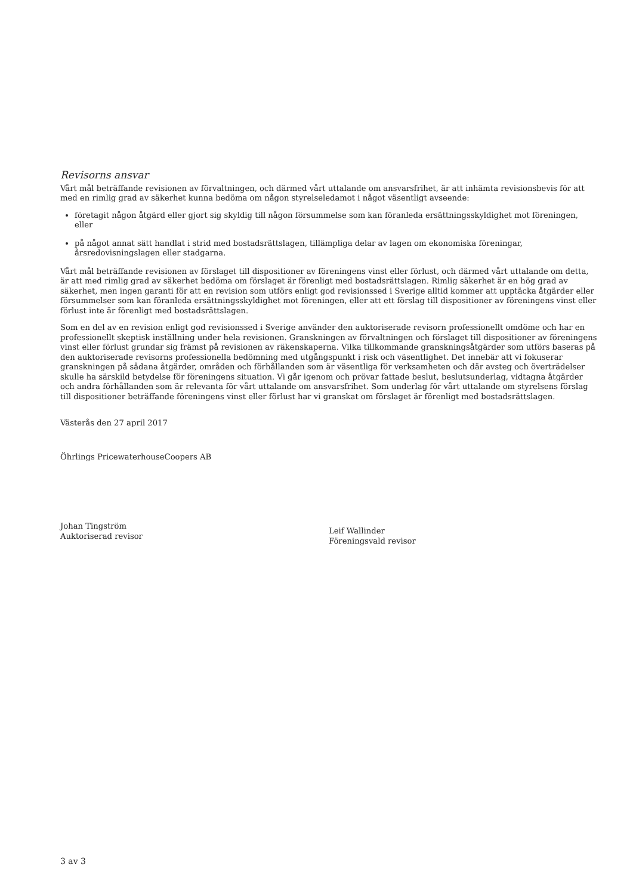Revisorns ansvar
Vårt mål beträffande revisionen av förvaltningen, och därmed vårt uttalande om ansvarsfrihet, är att inhämta revisionsbevis för att med en rimlig grad av säkerhet kunna bedöma om någon styrelseledamot i något väsentligt avseende:
företagit någon åtgärd eller gjort sig skyldig till någon försummelse som kan föranleda ersättningsskyldighet mot föreningen, eller
på något annat sätt handlat i strid med bostadsrättslagen, tillämpliga delar av lagen om ekonomiska föreningar, årsredovisningslagen eller stadgarna.
Vårt mål beträffande revisionen av förslaget till dispositioner av föreningens vinst eller förlust, och därmed vårt uttalande om detta, är att med rimlig grad av säkerhet bedöma om förslaget är förenligt med bostadsrättslagen. Rimlig säkerhet är en hög grad av säkerhet, men ingen garanti för att en revision som utförs enligt god revisionssed i Sverige alltid kommer att upptäcka åtgärder eller försummelser som kan föranleda ersättningsskyldighet mot föreningen, eller att ett förslag till dispositioner av föreningens vinst eller förlust inte är förenligt med bostadsrättslagen.
Som en del av en revision enligt god revisionssed i Sverige använder den auktoriserade revisorn professionellt omdöme och har en professionellt skeptisk inställning under hela revisionen. Granskningen av förvaltningen och förslaget till dispositioner av föreningens vinst eller förlust grundar sig främst på revisionen av räkenskaperna. Vilka tillkommande granskningsåtgärder som utförs baseras på den auktoriserade revisorns professionella bedömning med utgångspunkt i risk och väsentlighet. Det innebär att vi fokuserar granskningen på sådana åtgärder, områden och förhållanden som är väsentliga för verksamheten och där avsteg och överträdelser skulle ha särskild betydelse för föreningens situation. Vi går igenom och prövar fattade beslut, beslutsunderlag, vidtagna åtgärder och andra förhållanden som är relevanta för vårt uttalande om ansvarsfrihet. Som underlag för vårt uttalande om styrelsens förslag till dispositioner beträffande föreningens vinst eller förlust har vi granskat om förslaget är förenligt med bostadsrättslagen.
Västerås den 27 april 2017
Öhrlings PricewaterhouseCoopers AB
Johan Tingström
Auktoriserad revisor
Leif Wallinder
Föreningsvald revisor
3 av 3